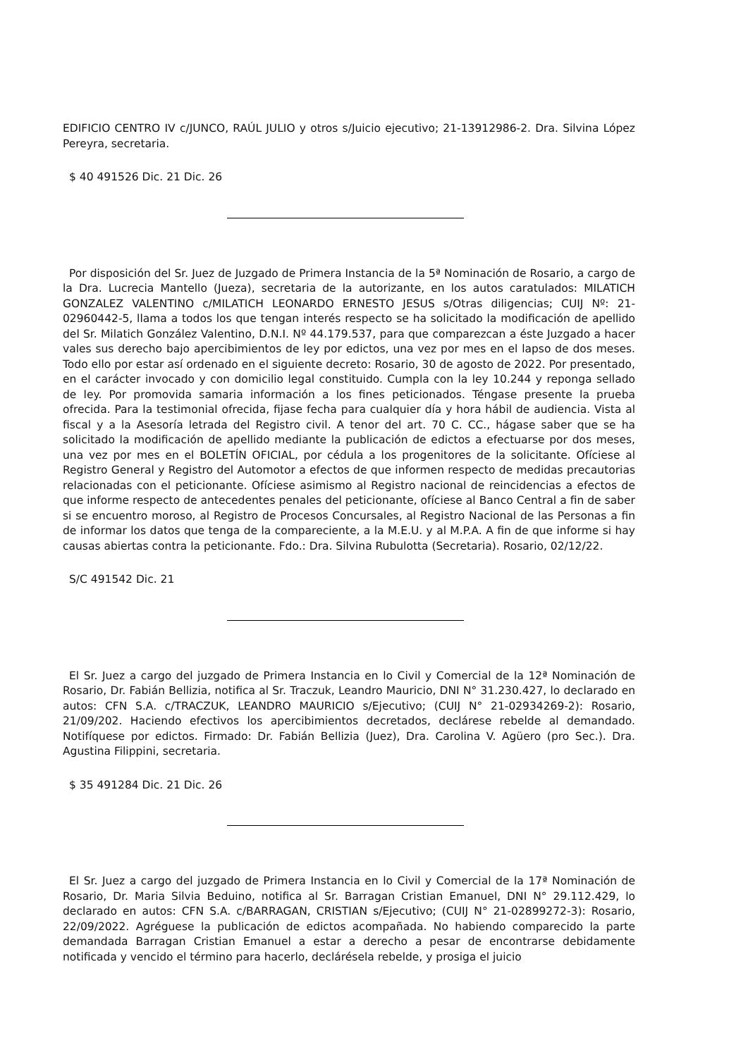EDIFICIO CENTRO IV c/JUNCO, RAÚL JULIO y otros s/Juicio ejecutivo; 21-13912986-2. Dra. Silvina López Pereyra, secretaria.
$ 40 491526 Dic. 21 Dic. 26
Por disposición del Sr. Juez de Juzgado de Primera Instancia de la 5ª Nominación de Rosario, a cargo de la Dra. Lucrecia Mantello (Jueza), secretaria de la autorizante, en los autos caratulados: MILATICH GONZALEZ VALENTINO c/MILATICH LEONARDO ERNESTO JESUS s/Otras diligencias; CUIJ Nº: 21-02960442-5, llama a todos los que tengan interés respecto se ha solicitado la modificación de apellido del Sr. Milatich González Valentino, D.N.I. Nº 44.179.537, para que comparezcan a éste Juzgado a hacer vales sus derecho bajo apercibimientos de ley por edictos, una vez por mes en el lapso de dos meses. Todo ello por estar así ordenado en el siguiente decreto: Rosario, 30 de agosto de 2022. Por presentado, en el carácter invocado y con domicilio legal constituido. Cumpla con la ley 10.244 y reponga sellado de ley. Por promovida samaria información a los fines peticionados. Téngase presente la prueba ofrecida. Para la testimonial ofrecida, fijase fecha para cualquier día y hora hábil de audiencia. Vista al fiscal y a la Asesoría letrada del Registro civil. A tenor del art. 70 C. CC., hágase saber que se ha solicitado la modificación de apellido mediante la publicación de edictos a efectuarse por dos meses, una vez por mes en el BOLETÍN OFICIAL, por cédula a los progenitores de la solicitante. Ofíciese al Registro General y Registro del Automotor a efectos de que informen respecto de medidas precautorias relacionadas con el peticionante. Ofíciese asimismo al Registro nacional de reincidencias a efectos de que informe respecto de antecedentes penales del peticionante, ofíciese al Banco Central a fin de saber si se encuentro moroso, al Registro de Procesos Concursales, al Registro Nacional de las Personas a fin de informar los datos que tenga de la compareciente, a la M.E.U. y al M.P.A. A fin de que informe si hay causas abiertas contra la peticionante. Fdo.: Dra. Silvina Rubulotta (Secretaria). Rosario, 02/12/22.
S/C 491542 Dic. 21
El Sr. Juez a cargo del juzgado de Primera Instancia en lo Civil y Comercial de la 12ª Nominación de Rosario, Dr. Fabián Bellizia, notifica al Sr. Traczuk, Leandro Mauricio, DNI N° 31.230.427, lo declarado en autos: CFN S.A. c/TRACZUK, LEANDRO MAURICIO s/Ejecutivo; (CUIJ N° 21-02934269-2): Rosario, 21/09/202. Haciendo efectivos los apercibimientos decretados, declárese rebelde al demandado. Notifíquese por edictos. Firmado: Dr. Fabián Bellizia (Juez), Dra. Carolina V. Agüero (pro Sec.). Dra. Agustina Filippini, secretaria.
$ 35 491284 Dic. 21 Dic. 26
El Sr. Juez a cargo del juzgado de Primera Instancia en lo Civil y Comercial de la 17ª Nominación de Rosario, Dr. Maria Silvia Beduino, notifica al Sr. Barragan Cristian Emanuel, DNI N° 29.112.429, lo declarado en autos: CFN S.A. c/BARRAGAN, CRISTIAN s/Ejecutivo; (CUIJ N° 21-02899272-3): Rosario, 22/09/2022. Agréguese la publicación de edictos acompañada. No habiendo comparecido la parte demandada Barragan Cristian Emanuel a estar a derecho a pesar de encontrarse debidamente notificada y vencido el término para hacerlo, declárésela rebelde, y prosiga el juicio